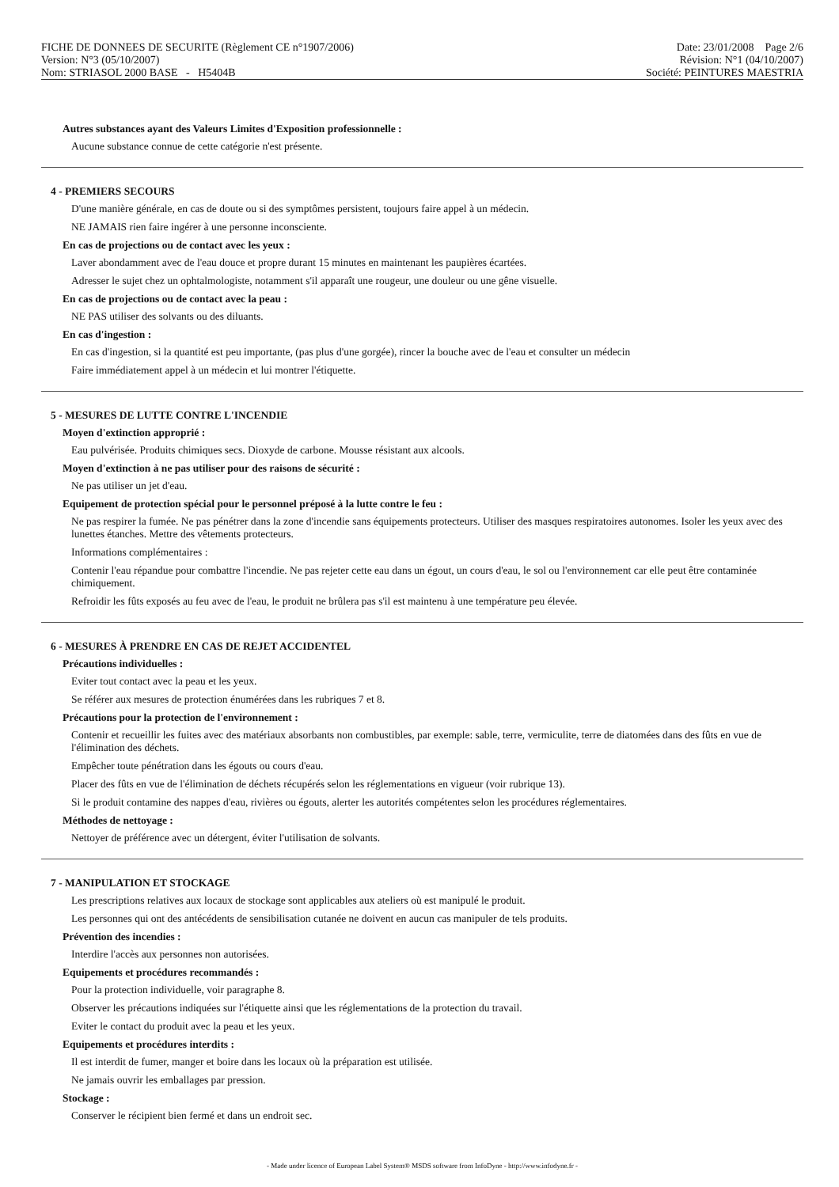FICHE DE DONNEES DE SECURITE (Règlement CE n°1907/2006)
Version: N°3 (05/10/2007)
Nom: STRIASOL 2000 BASE - H5404B
Date: 23/01/2008 Page 2/6
Révision: N°1 (04/10/2007)
Société: PEINTURES MAESTRIA
Autres substances ayant des Valeurs Limites d'Exposition professionnelle :
Aucune substance connue de cette catégorie n'est présente.
4 - PREMIERS SECOURS
D'une manière générale, en cas de doute ou si des symptômes persistent, toujours faire appel à un médecin.
NE JAMAIS rien faire ingérer à une personne inconsciente.
En cas de projections ou de contact avec les yeux :
Laver abondamment avec de l'eau douce et propre durant 15 minutes en maintenant les paupières écartées.
Adresser le sujet chez un ophtalmologiste, notamment s'il apparaît une rougeur, une douleur ou une gêne visuelle.
En cas de projections ou de contact avec la peau :
NE PAS utiliser des solvants ou des diluants.
En cas d'ingestion :
En cas d'ingestion, si la quantité est peu importante, (pas plus d'une gorgée), rincer la bouche avec de l'eau et consulter un médecin
Faire immédiatement appel à un médecin et lui montrer l'étiquette.
5 - MESURES DE LUTTE CONTRE L'INCENDIE
Moyen d'extinction approprié :
Eau pulvérisée. Produits chimiques secs. Dioxyde de carbone. Mousse résistant aux alcools.
Moyen d'extinction à ne pas utiliser pour des raisons de sécurité :
Ne pas utiliser un jet d'eau.
Equipement de protection spécial pour le personnel préposé à la lutte contre le feu :
Ne pas respirer la fumée. Ne pas pénétrer dans la zone d'incendie sans équipements protecteurs. Utiliser des masques respiratoires autonomes. Isoler les yeux avec des lunettes étanches. Mettre des vêtements protecteurs.
Informations complémentaires :
Contenir l'eau répandue pour combattre l'incendie. Ne pas rejeter cette eau dans un égout, un cours d'eau, le sol ou l'environnement car elle peut être contaminée chimiquement.
Refroidir les fûts exposés au feu avec de l'eau, le produit ne brûlera pas s'il est maintenu à une température peu élevée.
6 - MESURES À PRENDRE EN CAS DE REJET ACCIDENTEL
Précautions individuelles :
Eviter tout contact avec la peau et les yeux.
Se référer aux mesures de protection énumérées dans les rubriques 7 et 8.
Précautions pour la protection de l'environnement :
Contenir et recueillir les fuites avec des matériaux absorbants non combustibles, par exemple: sable, terre, vermiculite, terre de diatomées dans des fûts en vue de l'élimination des déchets.
Empêcher toute pénétration dans les égouts ou cours d'eau.
Placer des fûts en vue de l'élimination de déchets récupérés selon les réglementations en vigueur (voir rubrique 13).
Si le produit contamine des nappes d'eau, rivières ou égouts, alerter les autorités compétentes selon les procédures réglementaires.
Méthodes de nettoyage :
Nettoyer de préférence avec un détergent, éviter l'utilisation de solvants.
7 - MANIPULATION ET STOCKAGE
Les prescriptions relatives aux locaux de stockage sont applicables aux ateliers où est manipulé le produit.
Les personnes qui ont des antécédents de sensibilisation cutanée ne doivent en aucun cas manipuler de tels produits.
Prévention des incendies :
Interdire l'accès aux personnes non autorisées.
Equipements et procédures recommandés :
Pour la protection individuelle, voir paragraphe 8.
Observer les précautions indiquées sur l'étiquette ainsi que les réglementations de la protection du travail.
Eviter le contact du produit avec la peau et les yeux.
Equipements et procédures interdits :
Il est interdit de fumer, manger et boire dans les locaux où la préparation est utilisée.
Ne jamais ouvrir les emballages par pression.
Stockage :
Conserver le récipient bien fermé et dans un endroit sec.
- Made under licence of European Label System® MSDS software from InfoDyne - http://www.infodyne.fr -